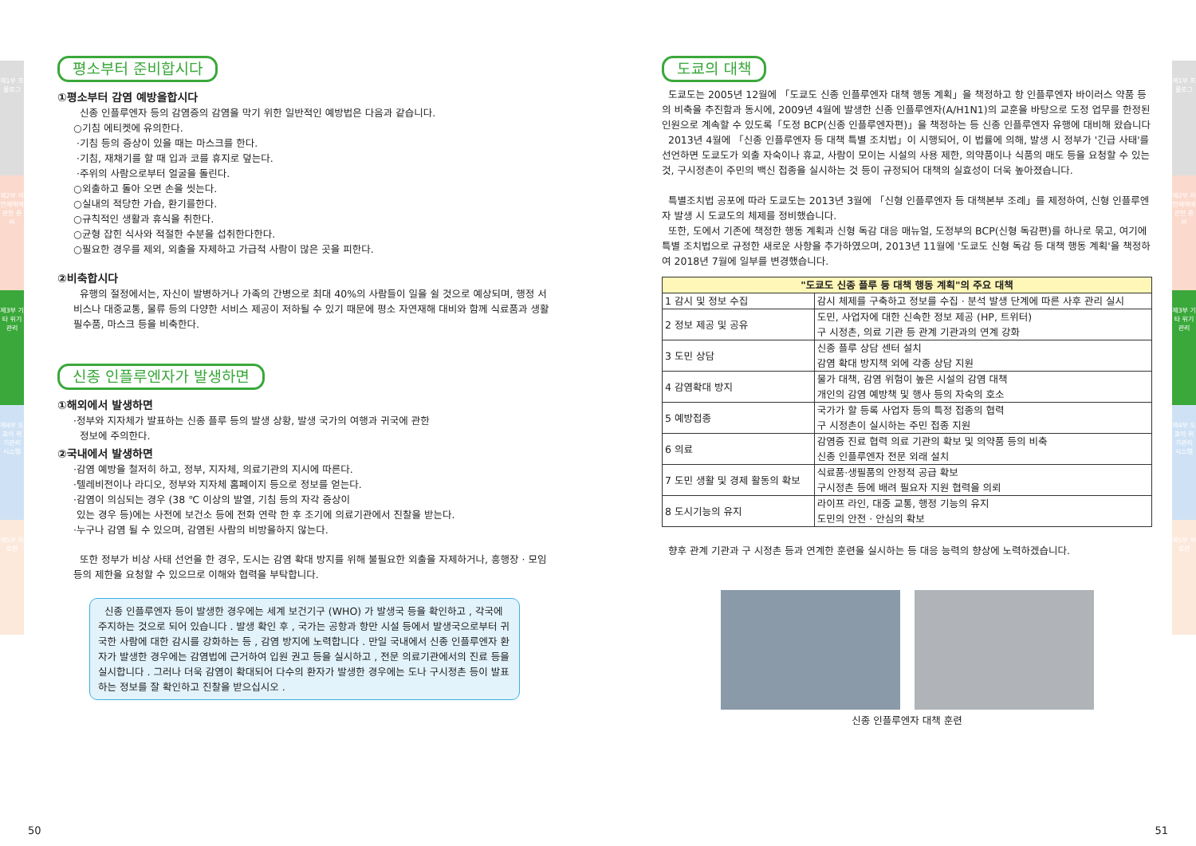제1부 프롤로그
제2부 자연재해에 관한 준비
제3부 기타 위기관리
제4부 도쿄의 위기관리 시스템
제5부 자료편
제1부 프롤로그
제2부 자연재해에 관한 준비
제3부 기타 위기관리
제4부 도쿄의 위기관리 시스템
제5부 자료편
평소부터 준비합시다
①평소부터 감염 예방을합시다
신종 인플루엔자 등의 감염증의 감염을 막기 위한 일반적인 예방법은 다음과 같습니다.
○기침 에티켓에 유의한다.
·기침 등의 증상이 있을 때는 마스크를 한다.
·기침, 재채기를 할 때 입과 코를 휴지로 덮는다.
·주위의 사람으로부터 얼굴을 돌린다.
○외출하고 돌아 오면 손을 씻는다.
○실내의 적당한 가습, 환기를한다.
○규칙적인 생활과 휴식을 취한다.
○균형 잡힌 식사와 적절한 수분을 섭취한다한다.
○필요한 경우를 제외, 외출을 자제하고 가급적 사람이 많은 곳을 피한다.
②비축합시다
유행의 절정에서는, 자신이 발병하거나 가족의 간병으로 최대 40%의 사람들이 일을 쉴 것으로 예상되며, 행정 서비스나 대중교통, 물류 등의 다양한 서비스 제공이 저하될 수 있기 때문에 평소 자연재해 대비와 함께 식료품과 생활필수품, 마스크 등을 비축한다.
신종 인플루엔자가 발생하면
①해외에서 발생하면
·정부와 지자체가 발표하는 신종 플루 등의 발생 상황, 발생 국가의 여행과 귀국에 관한
정보에 주의한다.
②국내에서 발생하면
·감염 예방을 철저히 하고, 정부, 지자체, 의료기관의 지시에 따른다.
·텔레비전이나 라디오, 정부와 지자체 홈페이지 등으로 정보를 얻는다.
·감염이 의심되는 경우 (38 ℃ 이상의 발열, 기침 등의 자각 증상이
있는 경우 등)에는 사전에 보건소 등에 전화 연락 한 후 조기에 의료기관에서 진찰을 받는다.
·누구나 감염 될 수 있으며, 감염된 사람의 비방을하지 않는다.
또한 정부가 비상 사태 선언을 한 경우, 도시는 감염 확대 방지를 위해 불필요한 외출을 자제하거나, 흥행장 · 모임 등의 제한을 요청할 수 있으므로 이해와 협력을 부탁합니다.
신종 인플루엔자 등이 발생한 경우에는 세계 보건기구 (WHO) 가 발생국 등을 확인하고 , 각국에 주지하는 것으로 되어 있습니다 . 발생 확인 후 , 국가는 공항과 항만 시설 등에서 발생국으로부터 귀국한 사람에 대한 감시를 강화하는 등 , 감염 방지에 노력합니다 . 만일 국내에서 신종 인플루엔자 환자가 발생한 경우에는 감염법에 근거하여 입원 권고 등을 실시하고 , 전문 의료기관에서의 진료 등을 실시합니다 . 그러나 더욱 감염이 확대되어 다수의 환자가 발생한 경우에는 도나 구시정촌 등이 발표하는 정보를 잘 확인하고 진찰을 받으십시오 .
도쿄의 대책
도쿄도는 2005년 12월에 「도쿄도 신종 인플루엔자 대책 행동 계획」을 책정하고 항 인플루엔자 바이러스 약품 등의 비축을 추진함과 동시에, 2009년 4월에 발생한 신종 인플루엔자(A/H1N1)의 교훈을 바탕으로 도정 업무를 한정된 인원으로 계속할 수 있도록「도정 BCP(신종 인플루엔자편)」을 책정하는 등 신종 인플루엔자 유행에 대비해 왔습니다
2013년 4월에 「신종 인플루엔자 등 대책 특별 조치법」이 시행되어, 이 법률에 의해, 발생 시 정부가 '긴급 사태'를 선언하면 도쿄도가 외출 자숙이나 휴교, 사람이 모이는 시설의 사용 제한, 의약품이나 식품의 매도 등을 요청할 수 있는 것, 구시정촌이 주민의 백신 접종을 실시하는 것 등이 규정되어 대책의 실효성이 더욱 높아졌습니다.
특별조치법 공포에 따라 도쿄도는 2013년 3월에 「신형 인플루엔자 등 대책본부 조례」를 제정하여, 신형 인플루엔자 발생 시 도쿄도의 체제를 정비했습니다.
또한, 도에서 기존에 책정한 행동 계획과 신형 독감 대응 매뉴얼, 도정부의 BCP(신형 독감편)를 하나로 묶고, 여기에 특별 조치법으로 규정한 새로운 사항을 추가하였으며, 2013년 11월에 '도쿄도 신형 독감 등 대책 행동 계획'을 책정하여 2018년 7월에 일부를 변경했습니다.
| "도쿄도 신종 플루 등 대책 행동 계획"의 주요 대책 | |
| --- | --- |
| 1 감시 및 정보 수집 | 감시 체제를 구축하고 정보를 수집 · 분석 발생 단계에 따른 사후 관리 실시 |
| 2 정보 제공 및 공유 | 도민, 사업자에 대한 신속한 정보 제공 (HP, 트위터) 구 시정촌, 의료 기관 등 관계 기관과의 연계 강화 |
| 3 도민 상담 | 신종 플루 상담 센터 설치 감염 확대 방지책 외에 각종 상담 지원 |
| 4 감염확대 방지 | 물가 대책, 감염 위험이 높은 시설의 감염 대책 개인의 감염 예방책 및 행사 등의 자숙의 호소 |
| 5 예방접종 | 국가가 할 등록 사업자 등의 특정 접종의 협력 구 시정촌이 실시하는 주민 접종 지원 |
| 6 의료 | 감염증 진료 협력 의료 기관의 확보 및 의약품 등의 비축 신종 인플루엔자 전문 외래 설치 |
| 7 도민 생활 및 경제 활동의 확보 | 식료품·생필품의 안정적 공급 확보 구시정촌 등에 배려 필요자 지원 협력을 의뢰 |
| 8 도시기능의 유지 | 라이프 라인, 대중 교통, 행정 기능의 유지 도민의 안전 · 안심의 확보 |
향후 관계 기관과 구 시정촌 등과 연계한 훈련을 실시하는 등 대응 능력의 향상에 노력하겠습니다.
신종 인플루엔자 대책 훈련
50 51